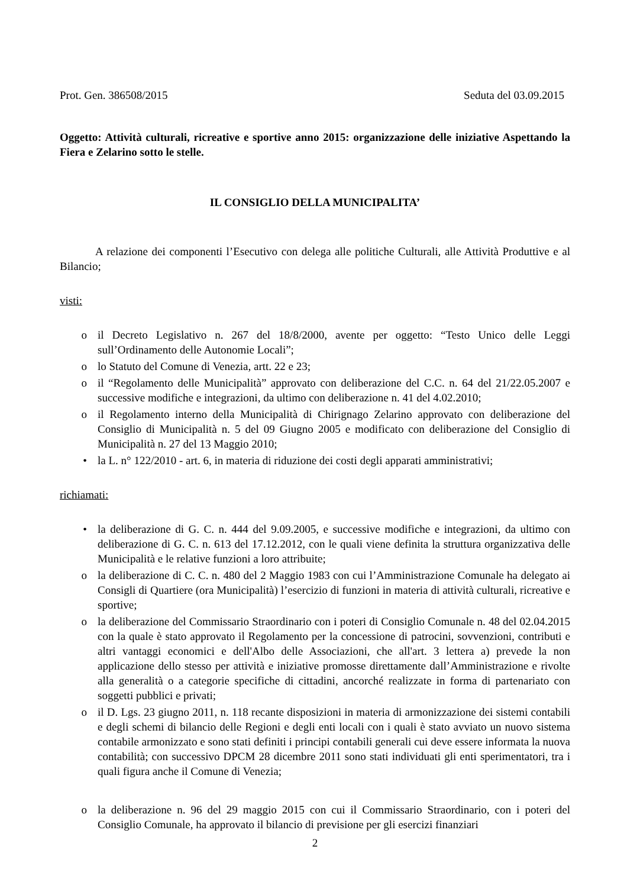Prot. Gen. 386508/2015 Seduta del 03.09.2015
Oggetto: Attività culturali, ricreative e sportive anno 2015: organizzazione delle iniziative Aspettando la Fiera e Zelarino sotto le stelle.
IL CONSIGLIO DELLA MUNICIPALITA’
A relazione dei componenti l’Esecutivo con delega alle politiche Culturali, alle Attività Produttive e al Bilancio;
visti:
o il Decreto Legislativo n. 267 del 18/8/2000, avente per oggetto: “Testo Unico delle Leggi sull’Ordinamento delle Autonomie Locali”;
o lo Statuto del Comune di Venezia, artt. 22 e 23;
o il “Regolamento delle Municipalità” approvato con deliberazione del C.C. n. 64 del 21/22.05.2007 e successive modifiche e integrazioni, da ultimo con deliberazione n. 41 del 4.02.2010;
o il Regolamento interno della Municipalità di Chirignago Zelarino approvato con deliberazione del Consiglio di Municipalità n. 5 del 09 Giugno 2005 e modificato con deliberazione del Consiglio di Municipalità n. 27 del 13 Maggio 2010;
• la L. n° 122/2010 - art. 6, in materia di riduzione dei costi degli apparati amministrativi;
richiamati:
• la deliberazione di G. C. n. 444 del 9.09.2005, e successive modifiche e integrazioni, da ultimo con deliberazione di G. C. n. 613 del 17.12.2012, con le quali viene definita la struttura organizzativa delle Municipalità e le relative funzioni a loro attribuite;
o la deliberazione di C. C. n. 480 del 2 Maggio 1983 con cui l’Amministrazione Comunale ha delegato ai Consigli di Quartiere (ora Municipalità) l’esercizio di funzioni in materia di attività culturali, ricreative e sportive;
o la deliberazione del Commissario Straordinario con i poteri di Consiglio Comunale n. 48 del 02.04.2015 con la quale è stato approvato il Regolamento per la concessione di patrocini, sovvenzioni, contributi e altri vantaggi economici e dell'Albo delle Associazioni, che all'art. 3 lettera a) prevede la non applicazione dello stesso per attività e iniziative promosse direttamente dall’Amministrazione e rivolte alla generalità o a categorie specifiche di cittadini, ancorché realizzate in forma di partenariato con soggetti pubblici e privati;
o il D. Lgs. 23 giugno 2011, n. 118 recante disposizioni in materia di armonizzazione dei sistemi contabili e degli schemi di bilancio delle Regioni e degli enti locali con i quali è stato avviato un nuovo sistema contabile armonizzato e sono stati definiti i principi contabili generali cui deve essere informata la nuova contabilità; con successivo DPCM 28 dicembre 2011 sono stati individuati gli enti sperimentatori, tra i quali figura anche il Comune di Venezia;
o la deliberazione n. 96 del 29 maggio 2015 con cui il Commissario Straordinario, con i poteri del Consiglio Comunale, ha approvato il bilancio di previsione per gli esercizi finanziari
2